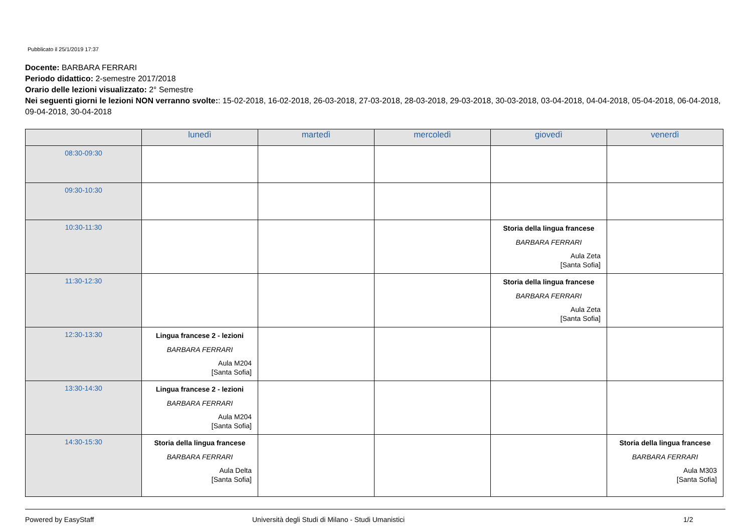Pubblicato il 25/1/2019 17:37
Docente: BARBARA FERRARI
Periodo didattico: 2-semestre 2017/2018
Orario delle lezioni visualizzato: 2° Semestre
Nei seguenti giorni le lezioni NON verranno svolte:: 15-02-2018, 16-02-2018, 26-03-2018, 27-03-2018, 28-03-2018, 29-03-2018, 30-03-2018, 03-04-2018, 04-04-2018, 05-04-2018, 06-04-2018, 09-04-2018, 30-04-2018
| | lunedì | martedì | mercoledì | giovedì | venerdì |
| --- | --- | --- | --- | --- | --- |
| 08:30-09:30 | | | | | |
| 09:30-10:30 | | | | | |
| 10:30-11:30 | | | | Storia della lingua francese BARBARA FERRARI Aula Zeta [Santa Sofia] | |
| 11:30-12:30 | | | | Storia della lingua francese BARBARA FERRARI Aula Zeta [Santa Sofia] | |
| 12:30-13:30 | Lingua francese 2 - lezioni BARBARA FERRARI Aula M204 [Santa Sofia] | | | | |
| 13:30-14:30 | Lingua francese 2 - lezioni BARBARA FERRARI Aula M204 [Santa Sofia] | | | | |
| 14:30-15:30 | Storia della lingua francese BARBARA FERRARI Aula Delta [Santa Sofia] | | | | Storia della lingua francese BARBARA FERRARI Aula M303 [Santa Sofia] |
Powered by EasyStaff Università degli Studi di Milano - Studi Umanistici 1/2